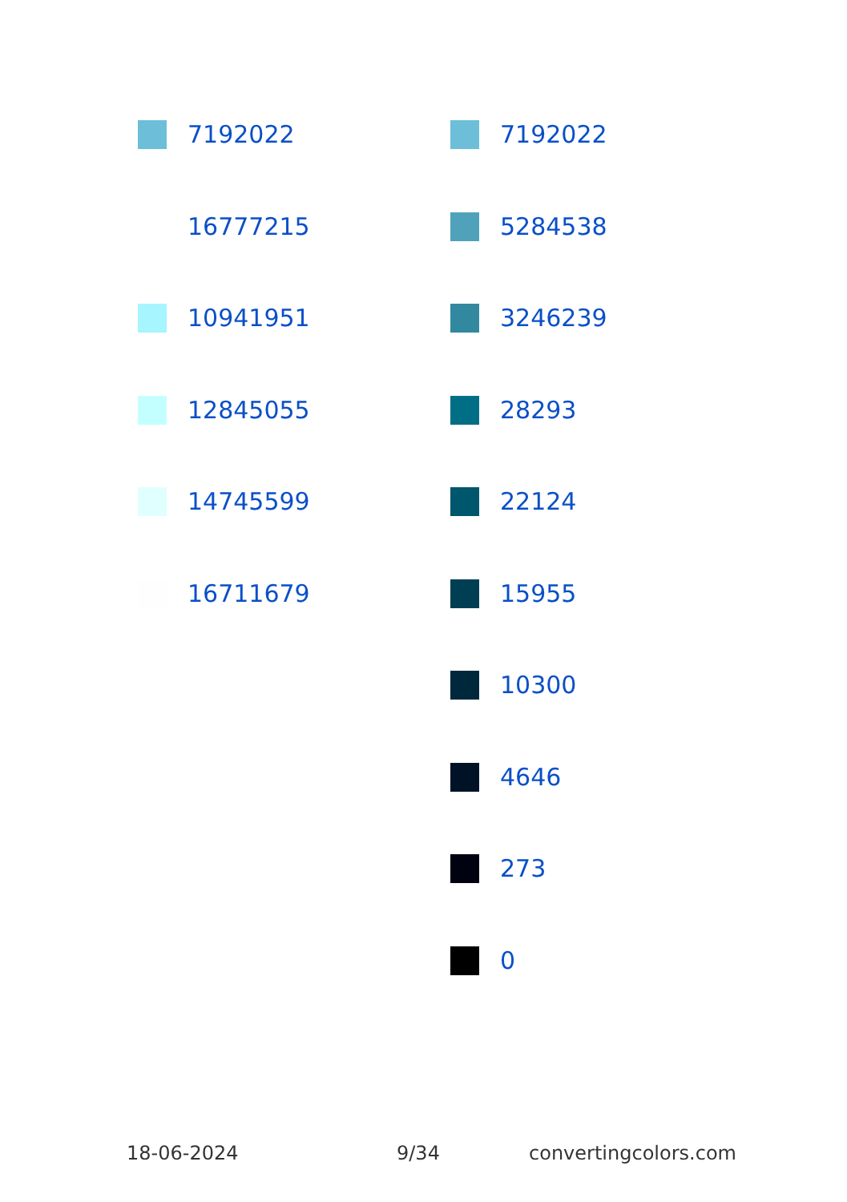7192022
16777215
10941951
12845055
14745599
16711679
7192022
5284538
3246239
28293
22124
15955
10300
4646
273
0
18-06-2024 9/34 convertingcolors.com